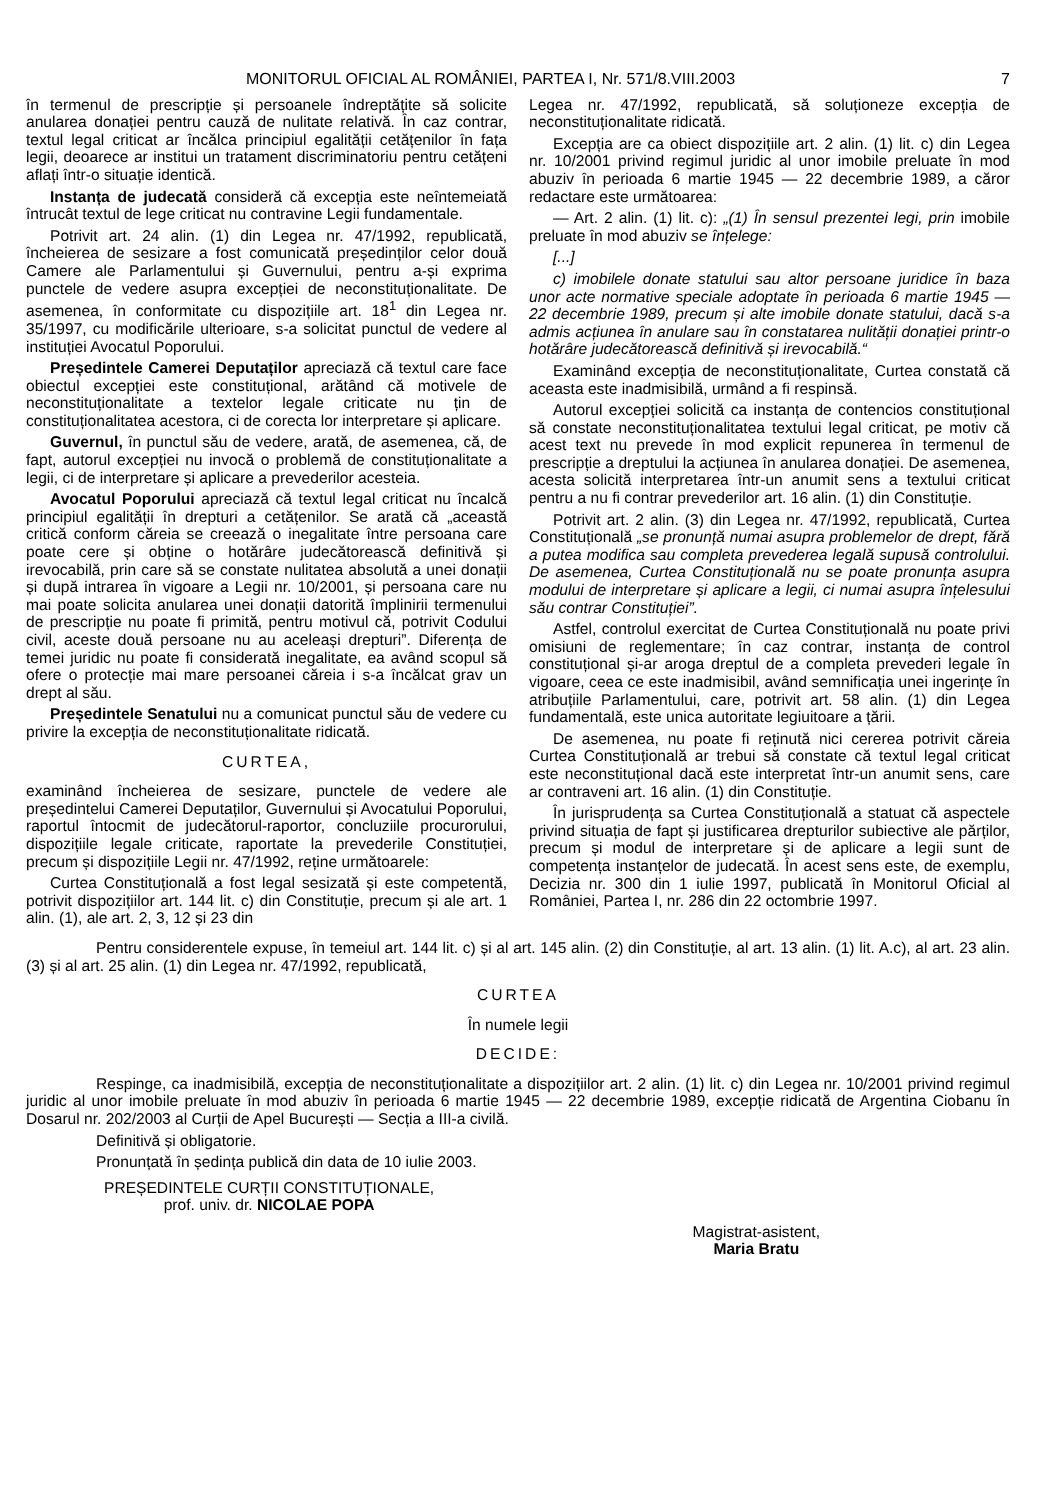MONITORUL OFICIAL AL ROMÂNIEI, PARTEA I, Nr. 571/8.VIII.2003 7
în termenul de prescripție și persoanele îndreptățite să solicite anularea donației pentru cauză de nulitate relativă. În caz contrar, textul legal criticat ar încălca principiul egalității cetățenilor în fața legii, deoarece ar institui un tratament discriminatoriu pentru cetățeni aflați într-o situație identică.
Instanța de judecată consideră că excepția este neîntemeiată întrucât textul de lege criticat nu contravine Legii fundamentale.
Potrivit art. 24 alin. (1) din Legea nr. 47/1992, republicată, încheierea de sesizare a fost comunicată președinților celor două Camere ale Parlamentului și Guvernului, pentru a-și exprima punctele de vedere asupra excepției de neconstituționalitate. De asemenea, în conformitate cu dispozițiile art. 18<sup>1</sup> din Legea nr. 35/1997, cu modificările ulterioare, s-a solicitat punctul de vedere al instituției Avocatul Poporului.
Președintele Camerei Deputaților apreciază că textul care face obiectul excepției este constituțional, arătând că motivele de neconstituționalitate a textelor legale criticate nu țin de constituționalitatea acestora, ci de corecta lor interpretare și aplicare.
Guvernul, în punctul său de vedere, arată, de asemenea, că, de fapt, autorul excepției nu invocă o problemă de constituționalitate a legii, ci de interpretare și aplicare a prevederilor acesteia.
Avocatul Poporului apreciază că textul legal criticat nu încalcă principiul egalității în drepturi a cetățenilor. Se arată că „această critică conform căreia se creează o inegalitate între persoana care poate cere și obține o hotărâre judecătorească definitivă și irevocabilă, prin care să se constate nulitatea absolută a unei donații și după intrarea în vigoare a Legii nr. 10/2001, și persoana care nu mai poate solicita anularea unei donații datorită împlinirii termenului de prescripție nu poate fi primită, pentru motivul că, potrivit Codului civil, aceste două persoane nu au aceleași drepturi”. Diferența de temei juridic nu poate fi considerată inegalitate, ea având scopul să ofere o protecție mai mare persoanei căreia i s-a încălcat grav un drept al său.
Președintele Senatului nu a comunicat punctul său de vedere cu privire la excepția de neconstituționalitate ridicată.
CURTEA,
examinând încheierea de sesizare, punctele de vedere ale președintelui Camerei Deputaților, Guvernului și Avocatului Poporului, raportul întocmit de judecătorul-raportor, concluziile procurorului, dispozițiile legale criticate, raportate la prevederile Constituției, precum și dispozițiile Legii nr. 47/1992, reține următoarele:
Curtea Constituțională a fost legal sesizată și este competentă, potrivit dispozițiilor art. 144 lit. c) din Constituție, precum și ale art. 1 alin. (1), ale art. 2, 3, 12 și 23 din
Legea nr. 47/1992, republicată, să soluționeze excepția de neconstituționalitate ridicată.
Excepția are ca obiect dispozițiile art. 2 alin. (1) lit. c) din Legea nr. 10/2001 privind regimul juridic al unor imobile preluate în mod abuziv în perioada 6 martie 1945 — 22 decembrie 1989, a căror redactare este următoarea:
— Art. 2 alin. (1) lit. c): „(1) În sensul prezentei legi, prin imobile preluate în mod abuziv se înțelege:
[...]
c) imobilele donate statului sau altor persoane juridice în baza unor acte normative speciale adoptate în perioada 6 martie 1945 — 22 decembrie 1989, precum și alte imobile donate statului, dacă s-a admis acțiunea în anulare sau în constatarea nulității donației printr-o hotărâre judecătorească definitivă și irevocabilă.“
Examinând excepția de neconstituționalitate, Curtea constată că aceasta este inadmisibilă, urmând a fi respinsă.
Autorul excepției solicită ca instanța de contencios constituțional să constate neconstituționalitatea textului legal criticat, pe motiv că acest text nu prevede în mod explicit repunerea în termenul de prescripție a dreptului la acțiunea în anularea donației. De asemenea, acesta solicită interpretarea într-un anumit sens a textului criticat pentru a nu fi contrar prevederilor art. 16 alin. (1) din Constituție.
Potrivit art. 2 alin. (3) din Legea nr. 47/1992, republicată, Curtea Constituțională „se pronunță numai asupra problemelor de drept, fără a putea modifica sau completa prevederea legală supusă controlului. De asemenea, Curtea Constituțională nu se poate pronunța asupra modului de interpretare și aplicare a legii, ci numai asupra înțelesului său contrar Constituției”.
Astfel, controlul exercitat de Curtea Constituțională nu poate privi omisiuni de reglementare; în caz contrar, instanța de control constituțional și-ar aroga dreptul de a completa prevederi legale în vigoare, ceea ce este inadmisibil, având semnificația unei ingerințe în atribuțiile Parlamentului, care, potrivit art. 58 alin. (1) din Legea fundamentală, este unica autoritate legiuitoare a țării.
De asemenea, nu poate fi reținută nici cererea potrivit căreia Curtea Constituțională ar trebui să constate că textul legal criticat este neconstituțional dacă este interpretat într-un anumit sens, care ar contraveni art. 16 alin. (1) din Constituție.
În jurisprudența sa Curtea Constituțională a statuat că aspectele privind situația de fapt și justificarea drepturilor subiective ale părților, precum și modul de interpretare și de aplicare a legii sunt de competența instanțelor de judecată. În acest sens este, de exemplu, Decizia nr. 300 din 1 iulie 1997, publicată în Monitorul Oficial al României, Partea I, nr. 286 din 22 octombrie 1997.
Pentru considerentele expuse, în temeiul art. 144 lit. c) și al art. 145 alin. (2) din Constituție, al art. 13 alin. (1) lit. A.c), al art. 23 alin. (3) și al art. 25 alin. (1) din Legea nr. 47/1992, republicată,
CURTEA
În numele legii
DECIDE:
Respinge, ca inadmisibilă, excepția de neconstituționalitate a dispozițiilor art. 2 alin. (1) lit. c) din Legea nr. 10/2001 privind regimul juridic al unor imobile preluate în mod abuziv în perioada 6 martie 1945 — 22 decembrie 1989, excepție ridicată de Argentina Ciobanu în Dosarul nr. 202/2003 al Curții de Apel București — Secția a III-a civilă.
Definitivă și obligatorie.
Pronunțată în ședința publică din data de 10 iulie 2003.
PREȘEDINTELE CURȚII CONSTITUȚIONALE,
prof. univ. dr. NICOLAE POPA
Magistrat-asistent,
Maria Bratu